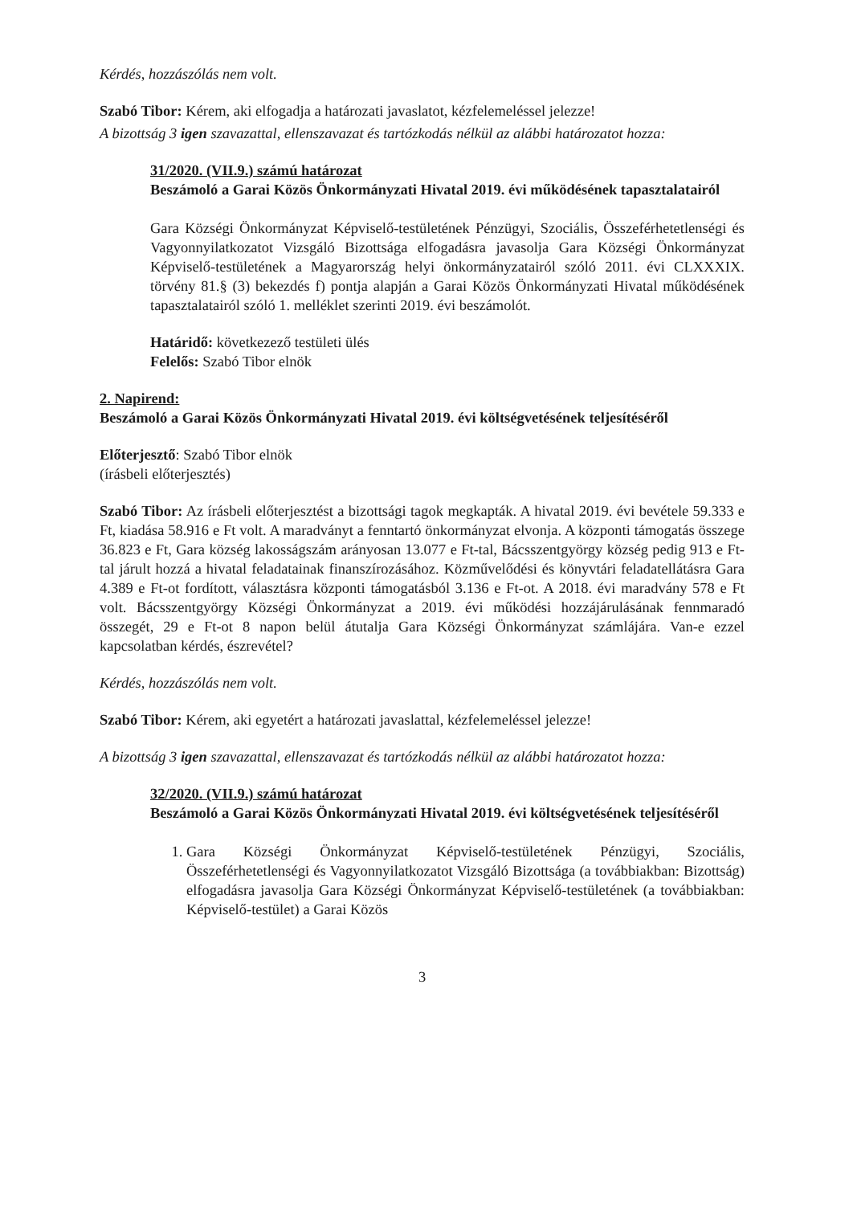Kérdés, hozzászólás nem volt.
Szabó Tibor: Kérem, aki elfogadja a határozati javaslatot, kézfelemeléssel jelezze!
A bizottság 3 igen szavazattal, ellenszavazat és tartózkodás nélkül az alábbi határozatot hozza:
31/2020. (VII.9.) számú határozat
Beszámoló a Garai Közös Önkormányzati Hivatal 2019. évi működésének tapasztalatairól
Gara Községi Önkormányzat Képviselő-testületének Pénzügyi, Szociális, Összeférhetetlenségi és Vagyonnyilatkozatot Vizsgáló Bizottsága elfogadásra javasolja Gara Községi Önkormányzat Képviselő-testületének a Magyarország helyi önkormányzatairól szóló 2011. évi CLXXXIX. törvény 81.§ (3) bekezdés f) pontja alapján a Garai Közös Önkormányzati Hivatal működésének tapasztalatairól szóló 1. melléklet szerinti 2019. évi beszámolót.
Határidő: következező testületi ülés
Felelős: Szabó Tibor elnök
2. Napirend:
Beszámoló a Garai Közös Önkormányzati Hivatal 2019. évi költségvetésének teljesítéséről
Előterjesztő: Szabó Tibor elnök
(írásbeli előterjesztés)
Szabó Tibor: Az írásbeli előterjesztést a bizottsági tagok megkapták. A hivatal 2019. évi bevétele 59.333 e Ft, kiadása 58.916 e Ft volt. A maradványt a fenntartó önkormányzat elvonja. A központi támogatás összege 36.823 e Ft, Gara község lakosságszám arányosan 13.077 e Ft-tal, Bácsszentgyörgy község pedig 913 e Ft-tal járult hozzá a hivatal feladatainak finanszírozásához. Közművelődési és könyvtári feladatellátásra Gara 4.389 e Ft-ot fordított, választásra központi támogatásból 3.136 e Ft-ot. A 2018. évi maradvány 578 e Ft volt. Bácsszentgyörgy Községi Önkormányzat a 2019. évi működési hozzájárulásának fennmaradó összegét, 29 e Ft-ot 8 napon belül átutalja Gara Községi Önkormányzat számlájára. Van-e ezzel kapcsolatban kérdés, észrevétel?
Kérdés, hozzászólás nem volt.
Szabó Tibor: Kérem, aki egyetért a határozati javaslattal, kézfelemeléssel jelezze!
A bizottság 3 igen szavazattal, ellenszavazat és tartózkodás nélkül az alábbi határozatot hozza:
32/2020. (VII.9.) számú határozat
Beszámoló a Garai Közös Önkormányzati Hivatal 2019. évi költségvetésének teljesítéséről
1. Gara Községi Önkormányzat Képviselő-testületének Pénzügyi, Szociális, Összeférhetetlenségi és Vagyonnyilatkozatot Vizsgáló Bizottsága (a továbbiakban: Bizottság) elfogadásra javasolja Gara Községi Önkormányzat Képviselő-testületének (a továbbiakban: Képviselő-testület) a Garai Közös
3